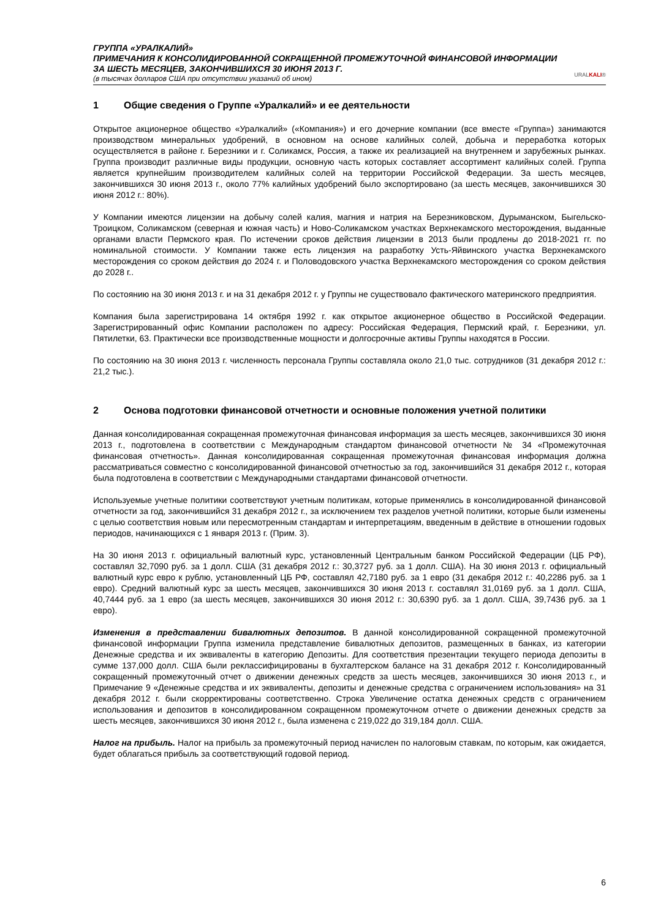ГРУППА «УРАЛКАЛИЙ»
ПРИМЕЧАНИЯ К КОНСОЛИДИРОВАННОЙ СОКРАЩЕННОЙ ПРОМЕЖУТОЧНОЙ ФИНАНСОВОЙ ИНФОРМАЦИИ
ЗА ШЕСТЬ МЕСЯЦЕВ, ЗАКОНЧИВШИХСЯ 30 ИЮНЯ 2013 Г.
(в тысячах долларов США при отсутствии указаний об ином)
URALKALI®
1 Общие сведения о Группе «Уралкалий» и ее деятельности
Открытое акционерное общество «Уралкалий» («Компания») и его дочерние компании (все вместе «Группа») занимаются производством минеральных удобрений, в основном на основе калийных солей, добыча и переработка которых осуществляется в районе г. Березники и г. Соликамск, Россия, а также их реализацией на внутреннем и зарубежных рынках. Группа производит различные виды продукции, основную часть которых составляет ассортимент калийных солей. Группа является крупнейшим производителем калийных солей на территории Российской Федерации. За шесть месяцев, закончившихся 30 июня 2013 г., около 77% калийных удобрений было экспортировано (за шесть месяцев, закончившихся 30 июня 2012 г.: 80%).
У Компании имеются лицензии на добычу солей калия, магния и натрия на Березниковском, Дурыманском, Быгельско-Троицком, Соликамском (северная и южная часть) и Ново-Соликамском участках Верхнекамского месторождения, выданные органами власти Пермского края. По истечении сроков действия лицензии в 2013 были продлены до 2018-2021 гг. по номинальной стоимости. У Компании также есть лицензия на разработку Усть-Яйвинского участка Верхнекамского месторождения со сроком действия до 2024 г. и Половодовского участка Верхнекамского месторождения со сроком действия до 2028 г..
По состоянию на 30 июня 2013 г. и на 31 декабря 2012 г. у Группы не существовало фактического материнского предприятия.
Компания была зарегистрирована 14 октября 1992 г. как открытое акционерное общество в Российской Федерации. Зарегистрированный офис Компании расположен по адресу: Российская Федерация, Пермский край, г. Березники, ул. Пятилетки, 63. Практически все производственные мощности и долгосрочные активы Группы находятся в России.
По состоянию на 30 июня 2013 г. численность персонала Группы составляла около 21,0 тыс. сотрудников (31 декабря 2012 г.: 21,2 тыс.).
2 Основа подготовки финансовой отчетности и основные положения учетной политики
Данная консолидированная сокращенная промежуточная финансовая информация за шесть месяцев, закончившихся 30 июня 2013 г., подготовлена в соответствии с Международным стандартом финансовой отчетности № 34 «Промежуточная финансовая отчетность». Данная консолидированная сокращенная промежуточная финансовая информация должна рассматриваться совместно с консолидированной финансовой отчетностью за год, закончившийся 31 декабря 2012 г., которая была подготовлена в соответствии с Международными стандартами финансовой отчетности.
Используемые учетные политики соответствуют учетным политикам, которые применялись в консолидированной финансовой отчетности за год, закончившийся 31 декабря 2012 г., за исключением тех разделов учетной политики, которые были изменены с целью соответствия новым или пересмотренным стандартам и интерпретациям, введенным в действие в отношении годовых периодов, начинающихся с 1 января 2013 г. (Прим. 3).
На 30 июня 2013 г. официальный валютный курс, установленный Центральным банком Российской Федерации (ЦБ РФ), составлял 32,7090 руб. за 1 долл. США (31 декабря 2012 г.: 30,3727 руб. за 1 долл. США). На 30 июня 2013 г. официальный валютный курс евро к рублю, установленный ЦБ РФ, составлял 42,7180 руб. за 1 евро (31 декабря 2012 г.: 40,2286 руб. за 1 евро). Средний валютный курс за шесть месяцев, закончившихся 30 июня 2013 г. составлял 31,0169 руб. за 1 долл. США, 40,7444 руб. за 1 евро (за шесть месяцев, закончившихся 30 июня 2012 г.: 30,6390 руб. за 1 долл. США, 39,7436 руб. за 1 евро).
Изменения в представлении бивалютных депозитов. В данной консолидированной сокращенной промежуточной финансовой информации Группа изменила представление бивалютных депозитов, размещенных в банках, из категории Денежные средства и их эквиваленты в категорию Депозиты. Для соответствия презентации текущего периода депозиты в сумме 137,000 долл. США были реклассифицированы в бухгалтерском балансе на 31 декабря 2012 г. Консолидированный сокращенный промежуточный отчет о движении денежных средств за шесть месяцев, закончившихся 30 июня 2013 г., и Примечание 9 «Денежные средства и их эквиваленты, депозиты и денежные средства с ограничением использования» на 31 декабря 2012 г. были скорректированы соответственно. Строка Увеличение остатка денежных средств с ограничением использования и депозитов в консолидированном сокращенном промежуточном отчете о движении денежных средств за шесть месяцев, закончившихся 30 июня 2012 г., была изменена с 219,022 до 319,184 долл. США.
Налог на прибыль. Налог на прибыль за промежуточный период начислен по налоговым ставкам, по которым, как ожидается, будет облагаться прибыль за соответствующий годовой период.
6